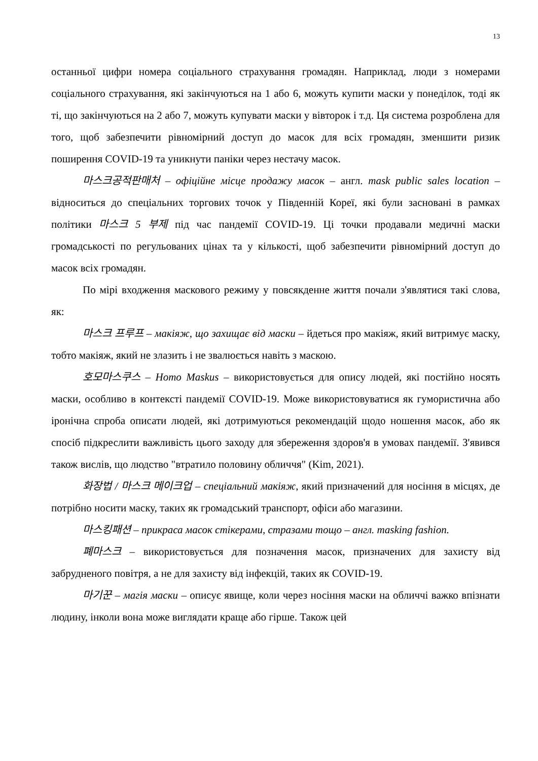13
останньої цифри номера соціального страхування громадян. Наприклад, люди з номерами соціального страхування, які закінчуються на 1 або 6, можуть купити маски у понеділок, тоді як ті, що закінчуються на 2 або 7, можуть купувати маски у вівторок і т.д. Ця система розроблена для того, щоб забезпечити рівномірний доступ до масок для всіх громадян, зменшити ризик поширення COVID-19 та уникнути паніки через нестачу масок.
마스크공적판매처 – офіційне місце продажу масок – англ. mask public sales location – відноситься до спеціальних торгових точок у Південній Кореї, які були засновані в рамках політики 마스크 5 부제 під час пандемії COVID-19. Ці точки продавали медичні маски громадськості по регульованих цінах та у кількості, щоб забезпечити рівномірний доступ до масок всіх громадян.
По мірі входження маскового режиму у повсякденне життя почали з'являтися такі слова, як:
마스크 프루프 – макіяж, що захищає від маски – йдеться про макіяж, який витримує маску, тобто макіяж, який не злазить і не звалюється навіть з маскою.
호모마스쿠스 – Homo Maskus – використовується для опису людей, які постійно носять маски, особливо в контексті пандемії COVID-19. Може використовуватися як гумористична або іронічна спроба описати людей, які дотримуються рекомендацій щодо ношення масок, або як спосіб підкреслити важливість цього заходу для збереження здоров'я в умовах пандемії. З'явився також вислів, що людство "втратило половину обличчя" (Kim, 2021).
화장법 / 마스크 메이크업 – спеціальний макіяж, який призначений для носіння в місцях, де потрібно носити маску, таких як громадський транспорт, офіси або магазини.
마스킹패션 – прикраса масок стікерами, стразами тощо – англ. masking fashion.
폐마스크 – використовується для позначення масок, призначених для захисту від забрудненого повітря, а не для захисту від інфекцій, таких як COVID-19.
마기꾼 – магія маски – описує явище, коли через носіння маски на обличчі важко впізнати людину, інколи вона може виглядати краще або гірше. Також цей